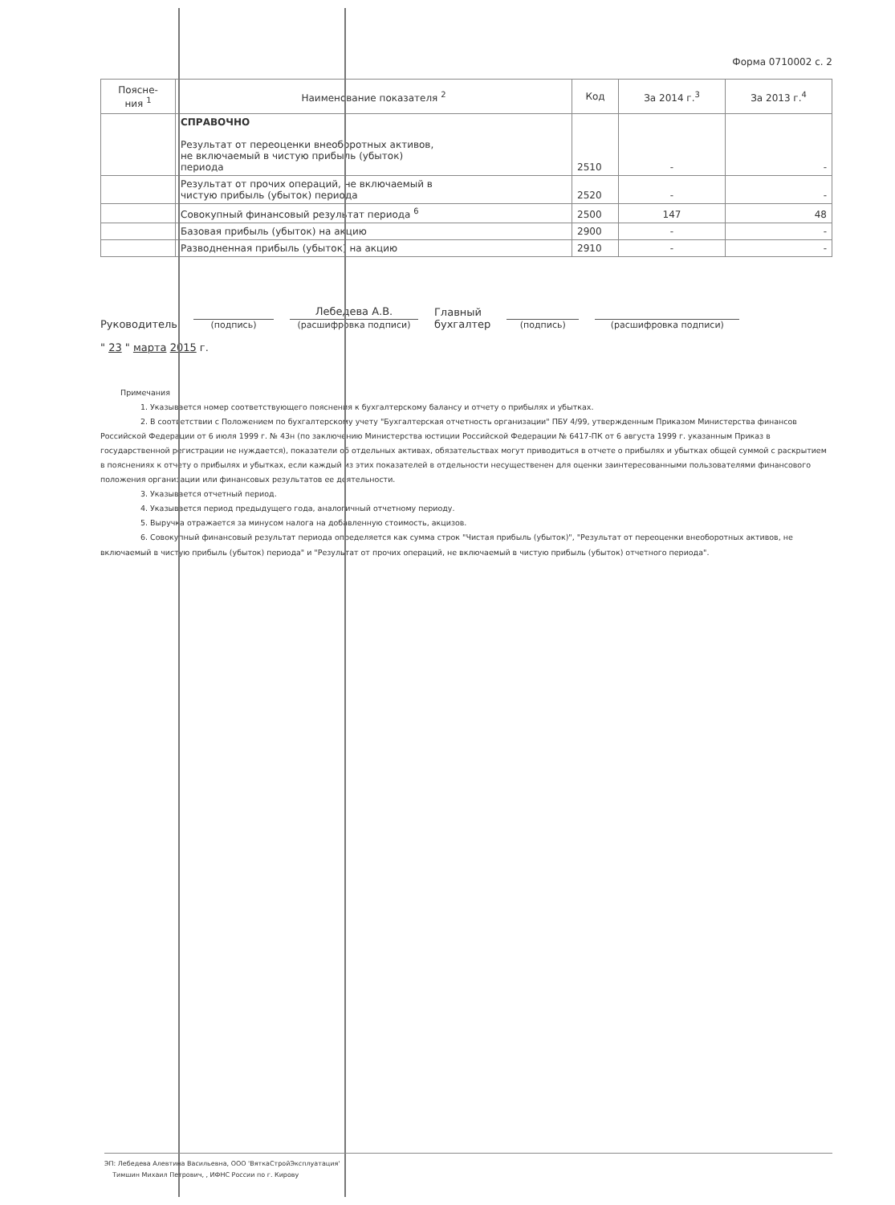Форма 0710002 с. 2
| Поясне- ния <sup>1</sup> | Наименование показателя <sup>2</sup> | Код | За 2014 г.<sup>3</sup> | За 2013 г.<sup>4</sup> |
| --- | --- | --- | --- | --- |
| | СПРАВОЧНО Результат от переоценки внеоборотных активов, не включаемый в чистую прибыль (убыток) периода | 2510 | - | - |
| | Результат от прочих операций, не включаемый в чистую прибыль (убыток) периода | 2520 | - | - |
| | Совокупный финансовый результат периода <sup>6</sup> | 2500 | 147 | 48 |
| | Базовая прибыль (убыток) на акцию | 2900 | - | - |
| | Разводненная прибыль (убыток) на акцию | 2910 | - | - |
Руководитель
(подпись)
Лебедева А.В.
(расшифровка подписи)
Главный
бухгалтер
(подпись)
(расшифровка подписи)
" 23 " марта 2015 г.
Примечания
1. Указывается номер соответствующего пояснения к бухгалтерскому балансу и отчету о прибылях и убытках.
2. В соответствии с Положением по бухгалтерскому учету "Бухгалтерская отчетность организации" ПБУ 4/99, утвержденным Приказом Министерства финансов Российской Федерации от 6 июля 1999 г. № 43н (по заключению Министерства юстиции Российской Федерации № 6417-ПК от 6 августа 1999 г. указанным Приказ в государственной регистрации не нуждается), показатели об отдельных активах, обязательствах могут приводиться в отчете о прибылях и убытках общей суммой с раскрытием в пояснениях к отчету о прибылях и убытках, если каждый из этих показателей в отдельности несущественен для оценки заинтересованными пользователями финансового положения организации или финансовых результатов ее деятельности.
3. Указывается отчетный период.
4. Указывается период предыдущего года, аналогичный отчетному периоду.
5. Выручка отражается за минусом налога на добавленную стоимость, акцизов.
6. Совокупный финансовый результат периода определяется как сумма строк "Чистая прибыль (убыток)", "Результат от переоценки внеоборотных активов, не включаемый в чистую прибыль (убыток) периода" и "Результат от прочих операций, не включаемый в чистую прибыль (убыток) отчетного периода".
ЭП: Лебедева Алевтина Васильевна, ООО 'ВяткаСтройЭксплуатация'
Тимшин Михаил Петрович, , ИФНС России по г. Кирову